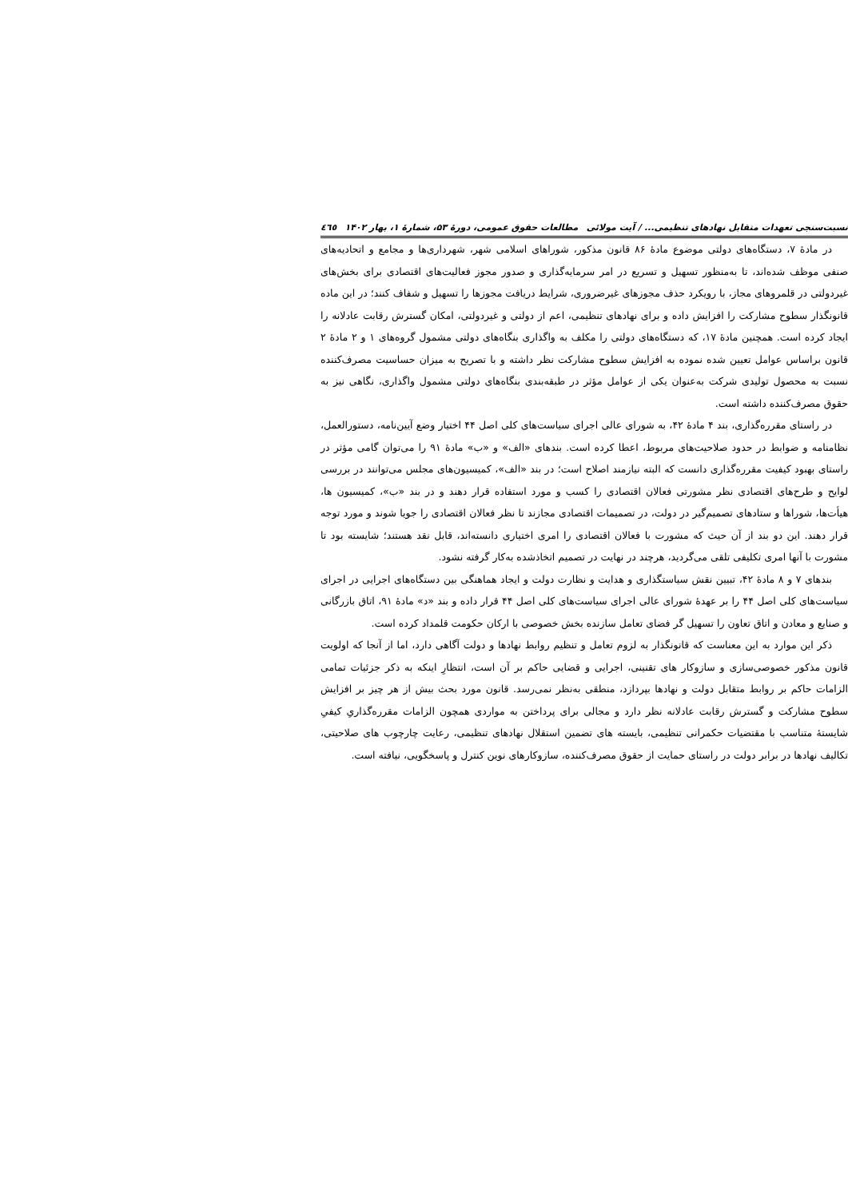نسبت‌سنجی تعهدات متقابل نهادهای تنظیمی... / آیت مولائی مطالعات حقوق عمومی، دورهٔ ۵۳، شمارهٔ ۱، بهار ۱۴۰۲ ٤٦٥
در مادهٔ ۷، دستگاه‌های دولتی موضوع مادهٔ ۸۶ قانون مذکور، شوراهای اسلامی شهر، شهرداری‌ها و مجامع و اتحادیه‌های صنفی موظف شده‌اند، تا به‌منظور تسهیل و تسریع در امر سرمایه‌گذاری و صدور مجوز فعالیت‌های اقتصادی برای بخش‌های غیردولتی در قلمروهای مجاز، با رویکرد حذف مجوزهای غیرضروری، شرایط دریافت مجوزها را تسهیل و شفاف کنند؛ در این ماده قانونگذار سطوح مشارکت را افزایش داده و برای نهادهای تنظیمی، اعم از دولتی و غیردولتی، امکان گسترش رقابت عادلانه را ایجاد کرده است. همچنین مادهٔ ۱۷، که دستگاه‌های دولتی را مکلف به واگذاری بنگاه‌های دولتی مشمول گروه‌های ۱ و ۲ مادهٔ ۲ قانون براساس عوامل تعیین شده نموده به افزایش سطوح مشارکت نظر داشته و با تصریح به میزان حساسیت مصرف‌کننده نسبت به محصول تولیدی شرکت به‌عنوان یکی از عوامل مؤثر در طبقه‌بندی بنگاه‌های دولتی مشمول واگذاری، نگاهی نیز به حقوق مصرف‌کننده داشته است.
در راستای مقرره‌گذاری، بند ۴ مادهٔ ۴۲، به شورای عالی اجرای سیاست‌های کلی اصل ۴۴ اختیار وضع آیین‌نامه، دستورالعمل، نظامنامه و ضوابط در حدود صلاحیت‌های مربوط، اعطا کرده است. بندهای «الف» و «ب» مادهٔ ۹۱ را می‌توان گامی مؤثر در راستای بهبود کیفیت مقرره‌گذاری دانست که البته نیازمند اصلاح است؛ در بند «الف»، کمیسیون‌های مجلس می‌توانند در بررسی لوایح و طرح‌های اقتصادی نظر مشورتی فعالان اقتصادی را کسب و مورد استفاده قرار دهند و در بند «ب»، کمیسیون ها، هیأت‌ها، شوراها و ستادهای تصمیم‌گیر در دولت، در تصمیمات اقتصادی مجازند تا نظر فعالان اقتصادی را جویا شوند و مورد توجه قرار دهند. این دو بند از آن حیث که مشورت با فعالان اقتصادی را امری اختیاری دانسته‌اند، قابل نقد هستند؛ شایسته بود تا مشورت با آنها امری تکلیفی تلقی می‌گردید، هرچند در نهایت در تصمیم اتخاذشده به‌کار گرفته نشود.
بندهای ۷ و ۸ مادهٔ ۴۲، تبیین نقش سیاستگذاری و هدایت و نظارت دولت و ایجاد هماهنگی بین دستگاه‌های اجرایی در اجرای سیاست‌های کلی اصل ۴۴ را بر عهدهٔ شورای عالی اجرای سیاست‌های کلی اصل ۴۴ قرار داده و بند «د» مادهٔ ۹۱، اتاق بازرگانی و صنایع و معادن و اتاق تعاون را تسهیل گر فضای تعامل سازنده بخش خصوصی با ارکان حکومت قلمداد کرده است.
ذکر این موارد به این معناست که قانونگذار به لزوم تعامل و تنظیم روابط نهادها و دولت آگاهی دارد، اما از آنجا که اولویت قانون مذکور خصوصی‌سازی و سازوکار های تقنینی، اجرایی و قضایی حاکم بر آن است، انتظارِ اینکه به ذکر جزئیات تمامی الزامات حاکم بر روابط متقابل دولت و نهادها بپردازد، منطقی به‌نظر نمی‌رسد. قانون مورد بحث بیش از هر چیز بر افزایش سطوح مشارکت و گسترش رقابت عادلانه نظر دارد و مجالی برای پرداختن به مواردی همچون الزامات مقرره‌گذاریِ کیفیِ شایستهٔ متناسب با مقتضیات حکمرانی تنظیمی، بایسته های تضمین استقلال نهادهای تنظیمی، رعایت چارچوب های صلاحیتی، تکالیف نهادها در برابر دولت در راستای حمایت از حقوق مصرف‌کننده، سازوکارهای نوین کنترل و پاسخگویی، نیافته است.